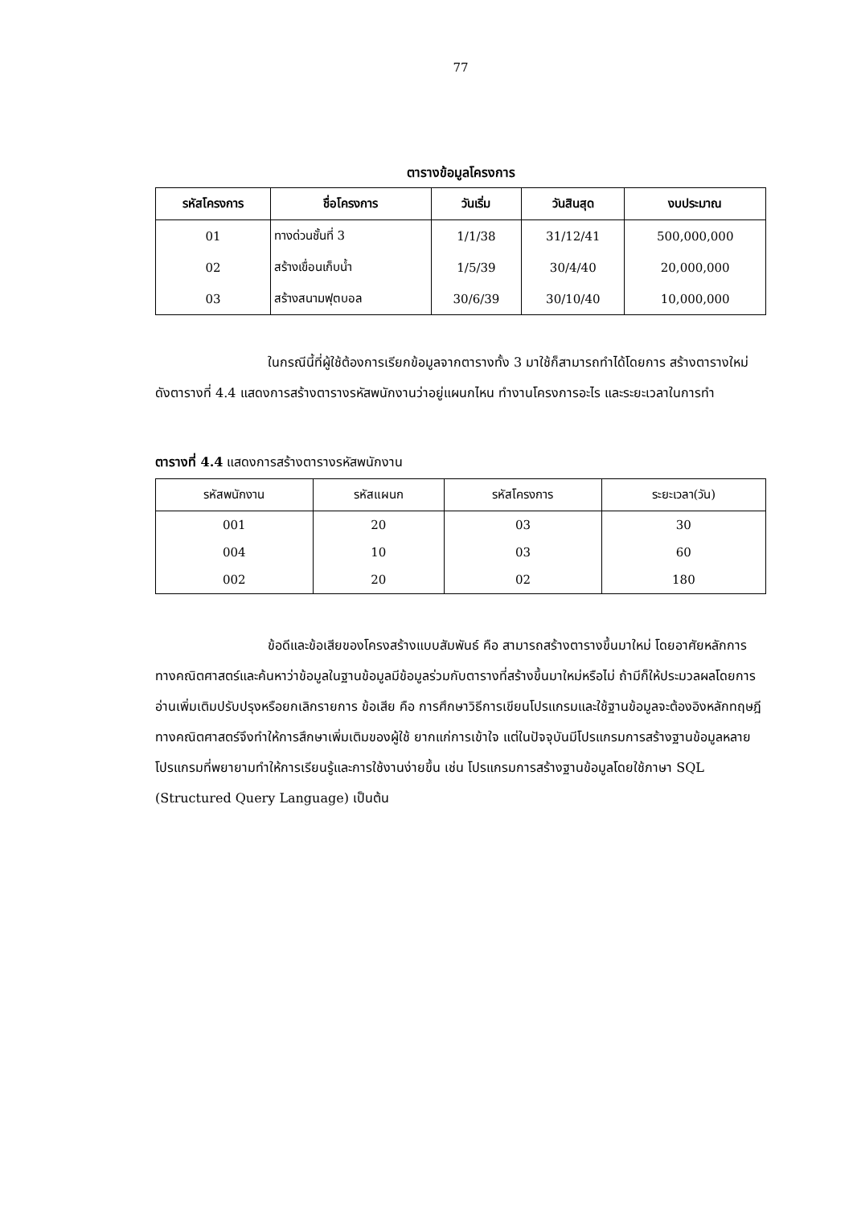77
ตารางข้อมูลโครงการ
| รหัสโครงการ | ชื่อโครงการ | วันเริ่ม | วันสินสุด | งบประมาณ |
| --- | --- | --- | --- | --- |
| 01 | ทางด่วนชั้นที่ 3 | 1/1/38 | 31/12/41 | 500,000,000 |
| 02 | สร้างเขื่อนเก็บน้ำ | 1/5/39 | 30/4/40 | 20,000,000 |
| 03 | สร้างสนามฟุตบอล | 30/6/39 | 30/10/40 | 10,000,000 |
ในกรณีนี้ที่ผู้ใช้ต้องการเรียกข้อมูลจากตารางทั้ง 3 มาใช้ก็สามารถทำได้โดยการ สร้างตารางใหม่ ดังตารางที่ 4.4 แสดงการสร้างตารางรหัสพนักงานว่าอยู่แผนกไหน ทำงานโครงการอะไร และระยะเวลาในการทำ
ตารางที่ 4.4 แสดงการสร้างตารางรหัสพนักงาน
| รหัสพนักงาน | รหัสแผนก | รหัสโครงการ | ระยะเวลา(วัน) |
| --- | --- | --- | --- |
| 001 | 20 | 03 | 30 |
| 004 | 10 | 03 | 60 |
| 002 | 20 | 02 | 180 |
ข้อดีและข้อเสียของโครงสร้างแบบสัมพันธ์ คือ สามารถสร้างตารางขึ้นมาใหม่ โดยอาศัยหลักการทางคณิตศาสตร์และค้นหาว่าข้อมูลในฐานข้อมูลมีข้อมูลร่วมกับตารางที่สร้างขึ้นมาใหม่หรือไม่ ถ้ามีก็ให้ประมวลผลโดยการอ่านเพิ่มเติมปรับปรุงหรือยกเลิกรายการ ข้อเสีย คือ การศึกษาวิธีการเขียนโปรแกรมและใช้ฐานข้อมูลจะต้องอิงหลักทฤษฎีทางคณิตศาสตร์จึงทำให้การสึกษาเพิ่มเติมของผู้ใช้ ยากแก่การเข้าใจ แต่ในปัจจุบันมีโปรแกรมการสร้างฐานข้อมูลหลายโปรแกรมที่พยายามทำให้การเรียนรู้และการใช้งานง่ายขึ้น เช่น โปรแกรมการสร้างฐานข้อมูลโดยใช้ภาษา SQL (Structured Query Language) เป็นต้น